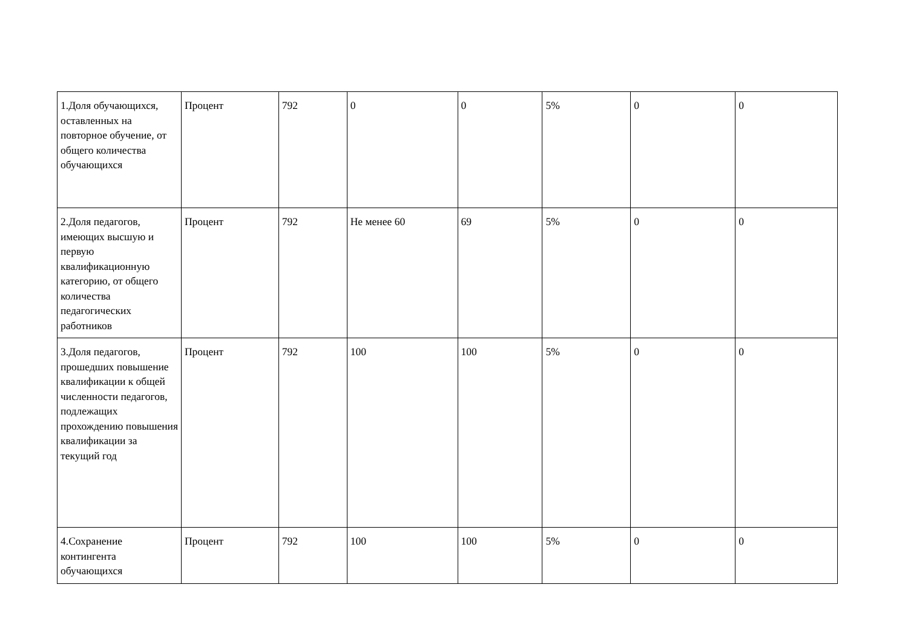| 1.Доля обучающихся, оставленных на повторное обучение, от общего количества обучающихся | Процент | 792 | 0 | 0 | 5% | 0 | 0 |
| 2.Доля педагогов, имеющих высшую и первую квалификационную категорию, от общего количества педагогических работников | Процент | 792 | Не менее 60 | 69 | 5% | 0 | 0 |
| 3.Доля педагогов, прошедших повышение квалификации к общей численности педагогов, подлежащих прохождению повышения квалификации за текущий год | Процент | 792 | 100 | 100 | 5% | 0 | 0 |
| 4.Сохранение контингента обучающихся | Процент | 792 | 100 | 100 | 5% | 0 | 0 |